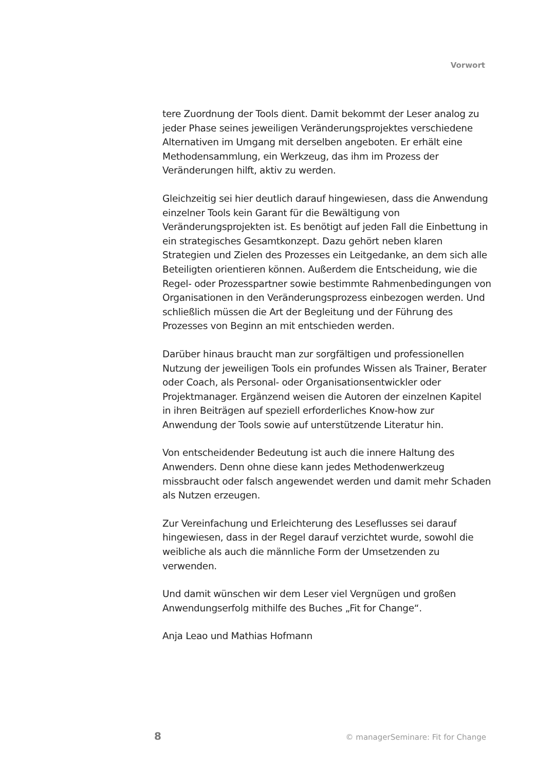Vorwort
tere Zuordnung der Tools dient. Damit bekommt der Leser analog zu jeder Phase seines jeweiligen Veränderungsprojektes verschiedene Alternativen im Umgang mit derselben angeboten. Er erhält eine Methodensammlung, ein Werkzeug, das ihm im Prozess der Veränderungen hilft, aktiv zu werden.
Gleichzeitig sei hier deutlich darauf hingewiesen, dass die Anwendung einzelner Tools kein Garant für die Bewältigung von Veränderungsprojekten ist. Es benötigt auf jeden Fall die Einbettung in ein strategisches Gesamtkonzept. Dazu gehört neben klaren Strategien und Zielen des Prozesses ein Leitgedanke, an dem sich alle Beteiligten orientieren können. Außerdem die Entscheidung, wie die Regel- oder Prozesspartner sowie bestimmte Rahmenbedingungen von Organisationen in den Veränderungsprozess einbezogen werden. Und schließlich müssen die Art der Begleitung und der Führung des Prozesses von Beginn an mit entschieden werden.
Darüber hinaus braucht man zur sorgfältigen und professionellen Nutzung der jeweiligen Tools ein profundes Wissen als Trainer, Berater oder Coach, als Personal- oder Organisationsentwickler oder Projektmanager. Ergänzend weisen die Autoren der einzelnen Kapitel in ihren Beiträgen auf speziell erforderliches Know-how zur Anwendung der Tools sowie auf unterstützende Literatur hin.
Von entscheidender Bedeutung ist auch die innere Haltung des Anwenders. Denn ohne diese kann jedes Methodenwerkzeug missbraucht oder falsch angewendet werden und damit mehr Schaden als Nutzen erzeugen.
Zur Vereinfachung und Erleichterung des Leseflusses sei darauf hingewiesen, dass in der Regel darauf verzichtet wurde, sowohl die weibliche als auch die männliche Form der Umsetzenden zu verwenden.
Und damit wünschen wir dem Leser viel Vergnügen und großen Anwendungserfolg mithilfe des Buches „Fit for Change“.
Anja Leao und Mathias Hofmann
8 © managerSeminare: Fit for Change